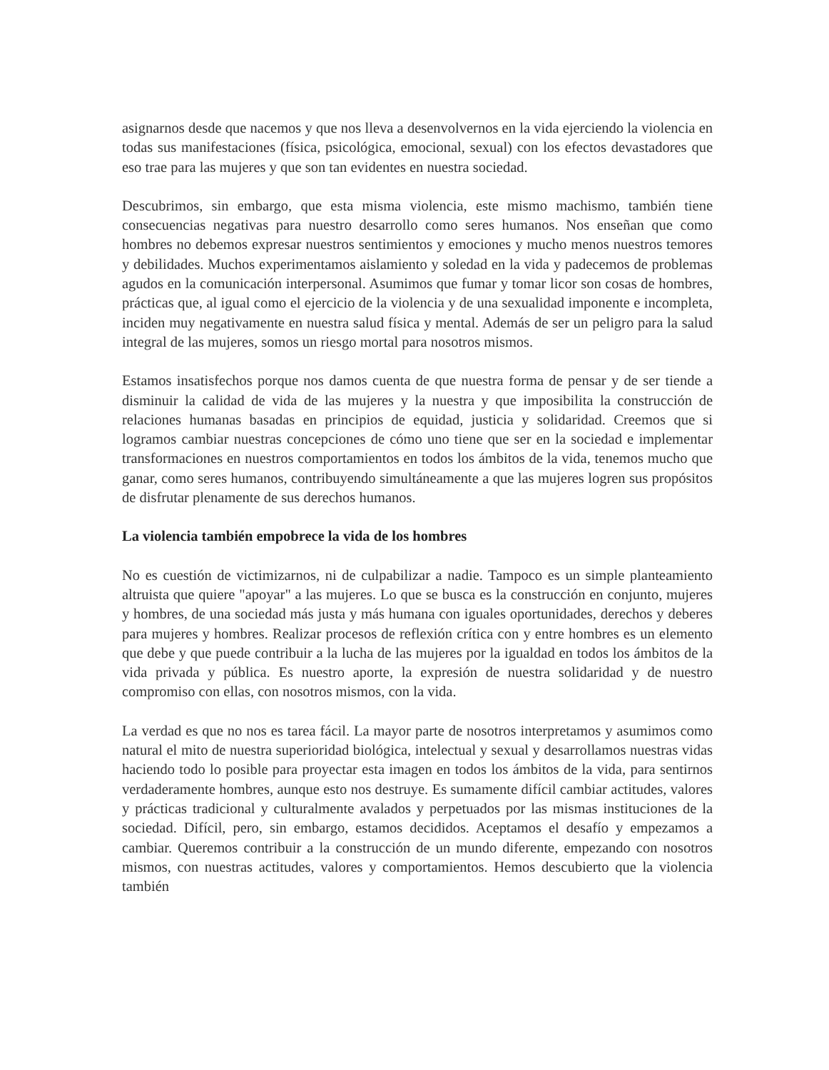asignarnos desde que nacemos y que nos lleva a desenvolvernos en la vida ejerciendo la violencia en todas sus manifestaciones (física, psicológica, emocional, sexual) con los efectos devastadores que eso trae para las mujeres y que son tan evidentes en nuestra sociedad.
Descubrimos, sin embargo, que esta misma violencia, este mismo machismo, también tiene consecuencias negativas para nuestro desarrollo como seres humanos. Nos enseñan que como hombres no debemos expresar nuestros sentimientos y emociones y mucho menos nuestros temores y debilidades. Muchos experimentamos aislamiento y soledad en la vida y padecemos de problemas agudos en la comunicación interpersonal. Asumimos que fumar y tomar licor son cosas de hombres, prácticas que, al igual como el ejercicio de la violencia y de una sexualidad imponente e incompleta, inciden muy negativamente en nuestra salud física y mental. Además de ser un peligro para la salud integral de las mujeres, somos un riesgo mortal para nosotros mismos.
Estamos insatisfechos porque nos damos cuenta de que nuestra forma de pensar y de ser tiende a disminuir la calidad de vida de las mujeres y la nuestra y que imposibilita la construcción de relaciones humanas basadas en principios de equidad, justicia y solidaridad. Creemos que si logramos cambiar nuestras concepciones de cómo uno tiene que ser en la sociedad e implementar transformaciones en nuestros comportamientos en todos los ámbitos de la vida, tenemos mucho que ganar, como seres humanos, contribuyendo simultáneamente a que las mujeres logren sus propósitos de disfrutar plenamente de sus derechos humanos.
La violencia también empobrece la vida de los hombres
No es cuestión de victimizarnos, ni de culpabilizar a nadie. Tampoco es un simple planteamiento altruista que quiere "apoyar" a las mujeres. Lo que se busca es la construcción en conjunto, mujeres y hombres, de una sociedad más justa y más humana con iguales oportunidades, derechos y deberes para mujeres y hombres. Realizar procesos de reflexión crítica con y entre hombres es un elemento que debe y que puede contribuir a la lucha de las mujeres por la igualdad en todos los ámbitos de la vida privada y pública. Es nuestro aporte, la expresión de nuestra solidaridad y de nuestro compromiso con ellas, con nosotros mismos, con la vida.
La verdad es que no nos es tarea fácil. La mayor parte de nosotros interpretamos y asumimos como natural el mito de nuestra superioridad biológica, intelectual y sexual y desarrollamos nuestras vidas haciendo todo lo posible para proyectar esta imagen en todos los ámbitos de la vida, para sentirnos verdaderamente hombres, aunque esto nos destruye. Es sumamente difícil cambiar actitudes, valores y prácticas tradicional y culturalmente avalados y perpetuados por las mismas instituciones de la sociedad. Difícil, pero, sin embargo, estamos decididos. Aceptamos el desafío y empezamos a cambiar. Queremos contribuir a la construcción de un mundo diferente, empezando con nosotros mismos, con nuestras actitudes, valores y comportamientos. Hemos descubierto que la violencia también